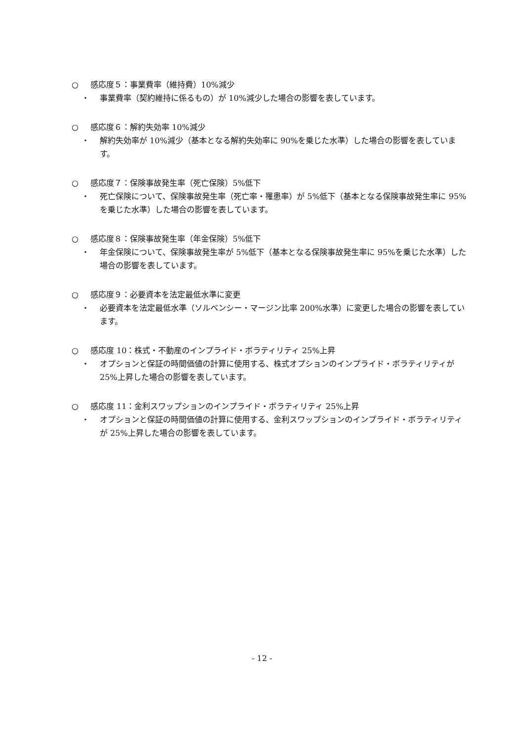○ 感応度５：事業費率（維持費）10%減少
・
事業費率（契約維持に係るもの）が 10%減少した場合の影響を表しています。
○ 感応度６：解約失効率 10%減少
・
解約失効率が 10%減少（基本となる解約失効率に 90%を乗じた水準）した場合の影響を表しています。
○ 感応度７：保険事故発生率（死亡保険）5%低下
・
死亡保険について、保険事故発生率（死亡率・罹患率）が 5%低下（基本となる保険事故発生率に 95%を乗じた水準）した場合の影響を表しています。
○ 感応度８：保険事故発生率（年金保険）5%低下
・
年金保険について、保険事故発生率が 5%低下（基本となる保険事故発生率に 95%を乗じた水準）した場合の影響を表しています。
○ 感応度９：必要資本を法定最低水準に変更
・
必要資本を法定最低水準（ソルベンシー・マージン比率 200%水準）に変更した場合の影響を表しています。
○ 感応度 10：株式・不動産のインプライド・ボラティリティ 25%上昇
・
オプションと保証の時間価値の計算に使用する、株式オプションのインプライド・ボラティリティが 25%上昇した場合の影響を表しています。
○ 感応度 11：金利スワップションのインプライド・ボラティリティ 25%上昇
・
オプションと保証の時間価値の計算に使用する、金利スワップションのインプライド・ボラティリティが 25%上昇した場合の影響を表しています。
- 12 -